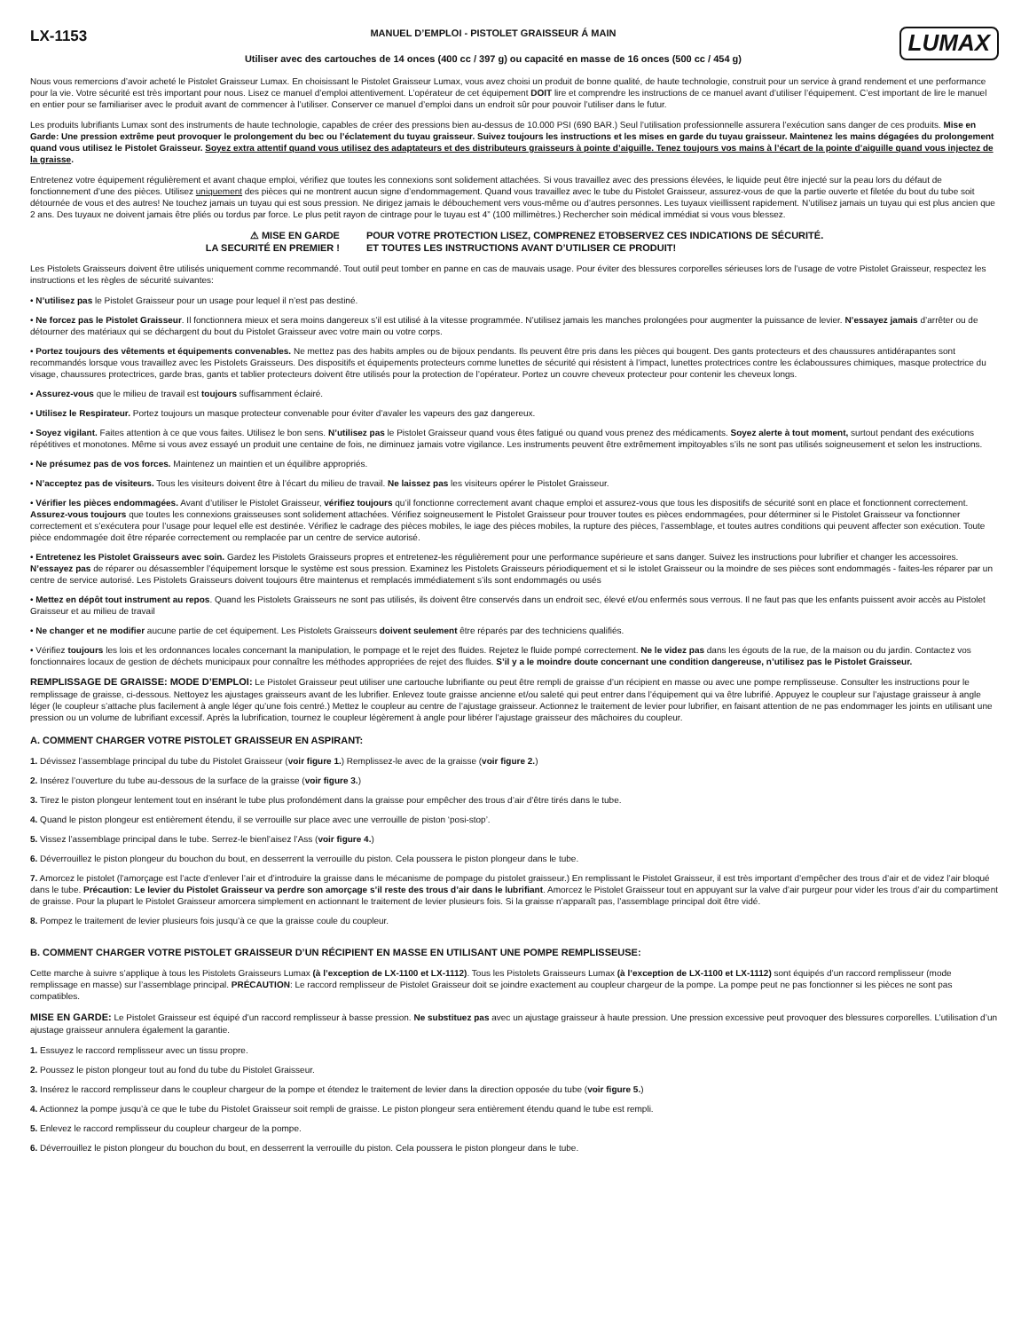LX-1153
MANUEL D’EMPLOI - PISTOLET GRAISSEUR Á MAIN
Utiliser avec des cartouches de 14 onces (400 cc / 397 g) ou capacité en masse de 16 onces (500 cc / 454 g)
LUMAX
Nous vous remercions d’avoir acheté le Pistolet Graisseur Lumax. En choisissant le Pistolet Graisseur Lumax, vous avez choisi un produit de bonne qualité, de haute technologie, construit pour un service à grand rendement et une performance pour la vie. Votre sécurité est très important pour nous. Lisez ce manuel d’emploi attentivement. L’opérateur de cet équipement DOIT lire et comprendre les instructions de ce manuel avant d’utiliser l’équipement. C’est important de lire le manuel en entier pour se familiariser avec le produit avant de commencer à l’utiliser. Conserver ce manuel d’emploi dans un endroit sûr pour pouvoir l’utiliser dans le futur.
Les produits lubrifiants Lumax sont des instruments de haute technologie, capables de créer des pressions bien au-dessus de 10.000 PSI (690 BAR.) Seul l’utilisation professionnelle assurera l’exécution sans danger de ces produits. Mise en Garde: Une pression extrême peut provoquer le prolongement du bec ou l’éclatement du tuyau graisseur. Suivez toujours les instructions et les mises en garde du tuyau graisseur. Maintenez les mains dégagées du prolongement quand vous utilisez le Pistolet Graisseur. Soyez extra attentif quand vous utilisez des adaptateurs et des distributeurs graisseurs à pointe d’aiguille. Tenez toujours vos mains à l’écart de la pointe d’aiguille quand vous injectez de la graisse.
Entretenez votre équipement régulièrement et avant chaque emploi, vérifiez que toutes les connexions sont solidement attachées. Si vous travaillez avec des pressions élevées, le liquide peut être injecté sur la peau lors du défaut de fonctionnement d’une des pièces. Utilisez uniquement des pièces qui ne montrent aucun signe d’endommagement. Quand vous travaillez avec le tube du Pistolet Graisseur, assurez-vous de que la partie ouverte et filetée du bout du tube soit détournée de vous et des autres! Ne touchez jamais un tuyau qui est sous pression. Ne dirigez jamais le débouchement vers vous-même ou d’autres personnes. Les tuyaux vieillissent rapidement. N’utilisez jamais un tuyau qui est plus ancien que 2 ans. Des tuyaux ne doivent jamais être pliés ou tordus par force. Le plus petit rayon de cintrage pour le tuyau est 4” (100 millimètres.) Rechercher soin médical immédiat si vous vous blessez.
⚠ MISE EN GARDE
LA SECURITÉ EN PREMIER !
POUR VOTRE PROTECTION LISEZ, COMPRENEZ ETOBSERVEZ CES INDICATIONS DE SÉCURITÉ.
ET TOUTES LES INSTRUCTIONS AVANT D’UTILISER CE PRODUIT!
Les Pistolets Graisseurs doivent être utilisés uniquement comme recommandé. Tout outil peut tomber en panne en cas de mauvais usage. Pour éviter des blessures corporelles sérieuses lors de l’usage de votre Pistolet Graisseur, respectez les instructions et les règles de sécurité suivantes:
• N’utilisez pas le Pistolet Graisseur pour un usage pour lequel il n’est pas destiné.
• Ne forcez pas le Pistolet Graisseur. Il fonctionnera mieux et sera moins dangereux s’il est utilisé à la vitesse programmée. N’utilisez jamais les manches prolongées pour augmenter la puissance de levier. N’essayez jamais d’arrêter ou de détourner des matériaux qui se déchargent du bout du Pistolet Graisseur avec votre main ou votre corps.
• Portez toujours des vêtements et équipements convenables. Ne mettez pas des habits amples ou de bijoux pendants. Ils peuvent être pris dans les pièces qui bougent. Des gants protecteurs et des chaussures antidérapantes sont recommandés lorsque vous travaillez avec les Pistolets Graisseurs. Des dispositifs et équipements protecteurs comme lunettes de sécurité qui résistent à l’impact, lunettes protectrices contre les éclaboussures chimiques, masque protectrice du visage, chaussures protectrices, garde bras, gants et tablier protecteurs doivent être utilisés pour la protection de l’opérateur. Portez un couvre cheveux protecteur pour contenir les cheveux longs.
• Assurez-vous que le milieu de travail est toujours suffisamment éclairé.
• Utilisez le Respirateur. Portez toujours un masque protecteur convenable pour éviter d’avaler les vapeurs des gaz dangereux.
• Soyez vigilant. Faites attention à ce que vous faites. Utilisez le bon sens. N’utilisez pas le Pistolet Graisseur quand vous êtes fatigué ou quand vous prenez des médicaments. Soyez alerte à tout moment, surtout pendant des exécutions répétitives et monotones. Même si vous avez essayé un produit une centaine de fois, ne diminuez jamais votre vigilance. Les instruments peuvent être extrêmement impitoyables s’ils ne sont pas utilisés soigneusement et selon les instructions.
• Ne présumez pas de vos forces. Maintenez un maintien et un équilibre appropriés.
• N’acceptez pas de visiteurs. Tous les visiteurs doivent être à l’écart du milieu de travail. Ne laissez pas les visiteurs opérer le Pistolet Graisseur.
• Vérifier les pièces endommagées. Avant d’utiliser le Pistolet Graisseur, vérifiez toujours qu’il fonctionne correctement avant chaque emploi et assurez-vous que tous les dispositifs de sécurité sont en place et fonctionnent correctement. Assurez-vous toujours que toutes les connexions graisseuses sont solidement attachées. Vérifiez soigneusement le Pistolet Graisseur pour trouver toutes es pièces endommagées, pour déterminer si le Pistolet Graisseur va fonctionner correctement et s’exécutera pour l’usage pour lequel elle est destinée. Vérifiez le cadrage des pièces mobiles, le iage des pièces mobiles, la rupture des pièces, l’assemblage, et toutes autres conditions qui peuvent affecter son exécution. Toute pièce endommagée doit être réparée correctement ou remplacée par un centre de service autorisé.
• Entretenez les Pistolet Graisseurs avec soin. Gardez les Pistolets Graisseurs propres et entretenez-les régulièrement pour une performance supérieure et sans danger. Suivez les instructions pour lubrifier et changer les accessoires. N’essayez pas de réparer ou désassembler l’équipement lorsque le système est sous pression. Examinez les Pistolets Graisseurs périodiquement et si le istolet Graisseur ou la moindre de ses pièces sont endommagés - faites-les réparer par un centre de service autorisé. Les Pistolets Graisseurs doivent toujours être maintenus et remplacés immédiatement s’ils sont endommagés ou usés
• Mettez en dépôt tout instrument au repos. Quand les Pistolets Graisseurs ne sont pas utilisés, ils doivent être conservés dans un endroit sec, élevé et/ou enfermés sous verrous. Il ne faut pas que les enfants puissent avoir accès au Pistolet Graisseur et au milieu de travail
• Ne changer et ne modifier aucune partie de cet équipement. Les Pistolets Graisseurs doivent seulement être réparés par des techniciens qualifiés.
• Vérifiez toujours les lois et les ordonnances locales concernant la manipulation, le pompage et le rejet des fluides. Rejetez le fluide pompé correctement. Ne le videz pas dans les égouts de la rue, de la maison ou du jardin. Contactez vos fonctionnaires locaux de gestion de déchets municipaux pour connaître les méthodes appropriées de rejet des fluides. S’il y a le moindre doute concernant une condition dangereuse, n’utilisez pas le Pistolet Graisseur.
REMPLISSAGE DE GRAISSE: MODE D’EMPLOI: Le Pistolet Graisseur peut utiliser une cartouche lubrifiante ou peut être rempli de graisse d’un récipient en masse ou avec une pompe remplisseuse. Consulter les instructions pour le remplissage de graisse, ci-dessous. Nettoyez les ajustages graisseurs avant de les lubrifier. Enlevez toute graisse ancienne et/ou saleté qui peut entrer dans l’équipement qui va être lubrifié. Appuyez le coupleur sur l’ajustage graisseur à angle léger (le coupleur s’attache plus facilement à angle léger qu’une fois centré.) Mettez le coupleur au centre de l’ajustage graisseur. Actionnez le traitement de levier pour lubrifier, en faisant attention de ne pas endommager les joints en utilisant une pression ou un volume de lubrifiant excessif. Après la lubrification, tournez le coupleur légèrement à angle pour libérer l’ajustage graisseur des mâchoires du coupleur.
A. COMMENT CHARGER VOTRE PISTOLET GRAISSEUR EN ASPIRANT:
1. Dévissez l’assemblage principal du tube du Pistolet Graisseur (voir figure 1.) Remplissez-le avec de la graisse (voir figure 2.)
2. Insérez l’ouverture du tube au-dessous de la surface de la graisse (voir figure 3.)
3. Tirez le piston plongeur lentement tout en insérant le tube plus profondément dans la graisse pour empêcher des trous d’air d’être tirés dans le tube.
4. Quand le piston plongeur est entièrement étendu, il se verrouille sur place avec une verrouille de piston ‘posi-stop’.
5. Vissez l’assemblage principal dans le tube. Serrez-le bienl’aisez l’Ass (voir figure 4.)
6. Déverrouillez le piston plongeur du bouchon du bout, en desserrent la verrouille du piston. Cela poussera le piston plongeur dans le tube.
7. Amorcez le pistolet (l’amorçage est l’acte d’enlever l’air et d’introduire la graisse dans le mécanisme de pompage du pistolet graisseur.) En remplissant le Pistolet Graisseur, il est très important d’empêcher des trous d’air et de videz l’air bloqué dans le tube. Précaution: Le levier du Pistolet Graisseur va perdre son amorçage s’il reste des trous d’air dans le lubrifiant. Amorcez le Pistolet Graisseur tout en appuyant sur la valve d’air purgeur pour vider les trous d’air du compartiment de graisse. Pour la plupart le Pistolet Graisseur amorcera simplement en actionnant le traitement de levier plusieurs fois. Si la graisse n’apparaît pas, l’assemblage principal doit être vidé.
8. Pompez le traitement de levier plusieurs fois jusqu’à ce que la graisse coule du coupleur.
B. COMMENT CHARGER VOTRE PISTOLET GRAISSEUR D’UN RÉCIPIENT EN MASSE EN UTILISANT UNE POMPE REMPLISSEUSE:
Cette marche à suivre s’applique à tous les Pistolets Graisseurs Lumax (à l’exception de LX-1100 et LX-1112). Tous les Pistolets Graisseurs Lumax (à l’exception de LX-1100 et LX-1112) sont équipés d’un raccord remplisseur (mode remplissage en masse) sur l’assemblage principal. PRÉCAUTION: Le raccord remplisseur de Pistolet Graisseur doit se joindre exactement au coupleur chargeur de la pompe. La pompe peut ne pas fonctionner si les pièces ne sont pas compatibles.
MISE EN GARDE: Le Pistolet Graisseur est équipé d’un raccord remplisseur à basse pression. Ne substituez pas avec un ajustage graisseur à haute pression. Une pression excessive peut provoquer des blessures corporelles. L’utilisation d’un ajustage graisseur annulera également la garantie.
1. Essuyez le raccord remplisseur avec un tissu propre.
2. Poussez le piston plongeur tout au fond du tube du Pistolet Graisseur.
3. Insérez le raccord remplisseur dans le coupleur chargeur de la pompe et étendez le traitement de levier dans la direction opposée du tube (voir figure 5.)
4. Actionnez la pompe jusqu’à ce que le tube du Pistolet Graisseur soit rempli de graisse. Le piston plongeur sera entièrement étendu quand le tube est rempli.
5. Enlevez le raccord remplisseur du coupleur chargeur de la pompe.
6. Déverrouillez le piston plongeur du bouchon du bout, en desserrent la verrouille du piston. Cela poussera le piston plongeur dans le tube.